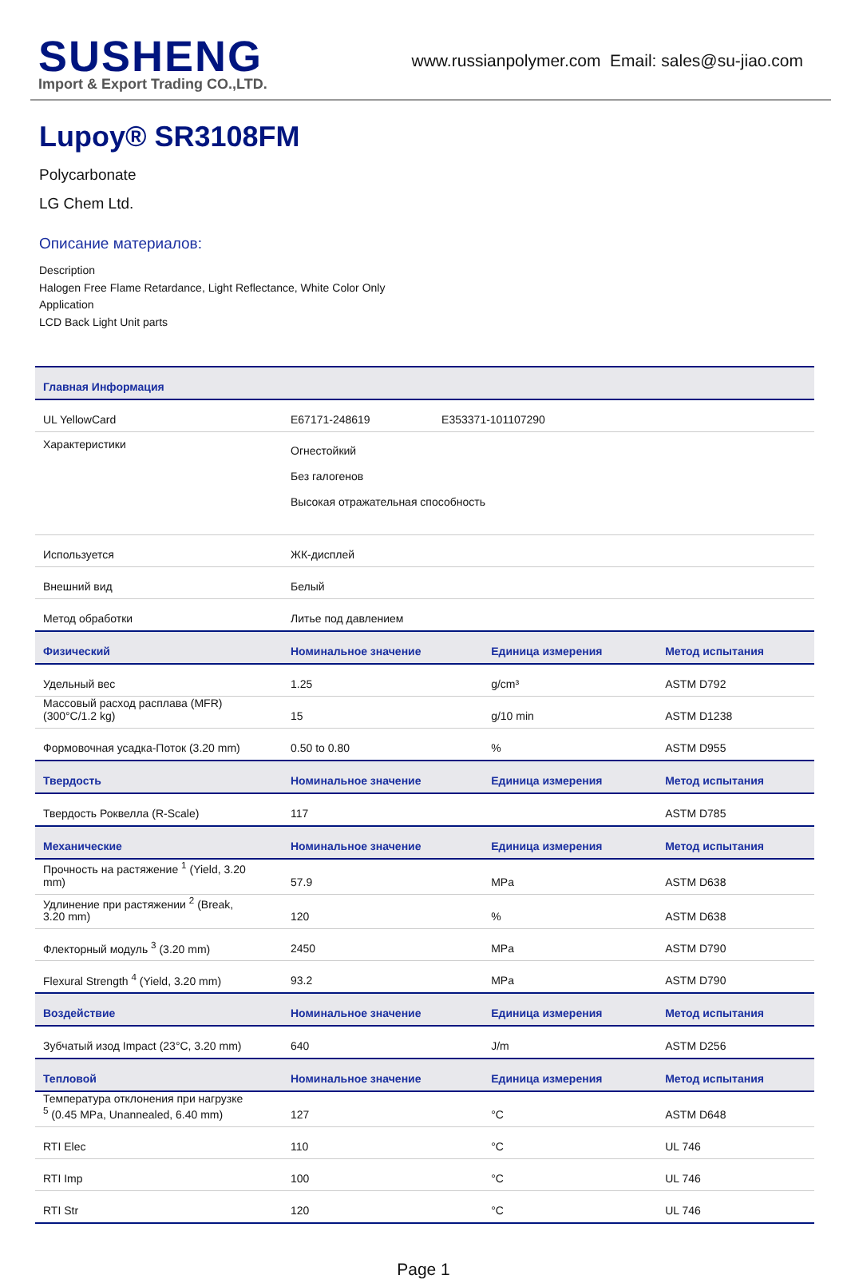SUSHENG
Import & Export Trading CO.,LTD.
www.russianpolymer.com Email: sales@su-jiao.com
Lupoy® SR3108FM
Polycarbonate
LG Chem Ltd.
Описание материалов:
Description
Halogen Free Flame Retardance, Light Reflectance, White Color Only
Application
LCD Back Light Unit parts
| Главная Информация | | | |
| --- | --- | --- | --- |
| UL YellowCard | E67171-248619 E353371-101107290 | | |
| Характеристики | Огнестойкий Без галогенов Высокая отражательная способность | | |
| Используется | ЖК-дисплей | | |
| Внешний вид | Белый | | |
| Метод обработки | Литье под давлением | | |
| Физический | Номинальное значение | Единица измерения | Метод испытания |
| Удельный вес | 1.25 | g/cm³ | ASTM D792 |
| Массовый расход расплава (MFR) (300°C/1.2 kg) | 15 | g/10 min | ASTM D1238 |
| Формовочная усадка-Поток (3.20 mm) | 0.50 to 0.80 | % | ASTM D955 |
| Твердость | Номинальное значение | Единица измерения | Метод испытания |
| Твердость Роквелла (R-Scale) | 117 | | ASTM D785 |
| Механические | Номинальное значение | Единица измерения | Метод испытания |
| Прочность на растяжение <sup>1</sup> (Yield, 3.20 mm) | 57.9 | MPa | ASTM D638 |
| Удлинение при растяжении <sup>2</sup> (Break, 3.20 mm) | 120 | % | ASTM D638 |
| Флекторный модуль <sup>3</sup> (3.20 mm) | 2450 | MPa | ASTM D790 |
| Flexural Strength <sup>4</sup> (Yield, 3.20 mm) | 93.2 | MPa | ASTM D790 |
| Воздействие | Номинальное значение | Единица измерения | Метод испытания |
| Зубчатый изод Impact (23°C, 3.20 mm) | 640 | J/m | ASTM D256 |
| Тепловой | Номинальное значение | Единица измерения | Метод испытания |
| Температура отклонения при нагрузке <sup>5</sup> (0.45 MPa, Unannealed, 6.40 mm) | 127 | °C | ASTM D648 |
| RTI Elec | 110 | °C | UL 746 |
| RTI Imp | 100 | °C | UL 746 |
| RTI Str | 120 | °C | UL 746 |
Page 1